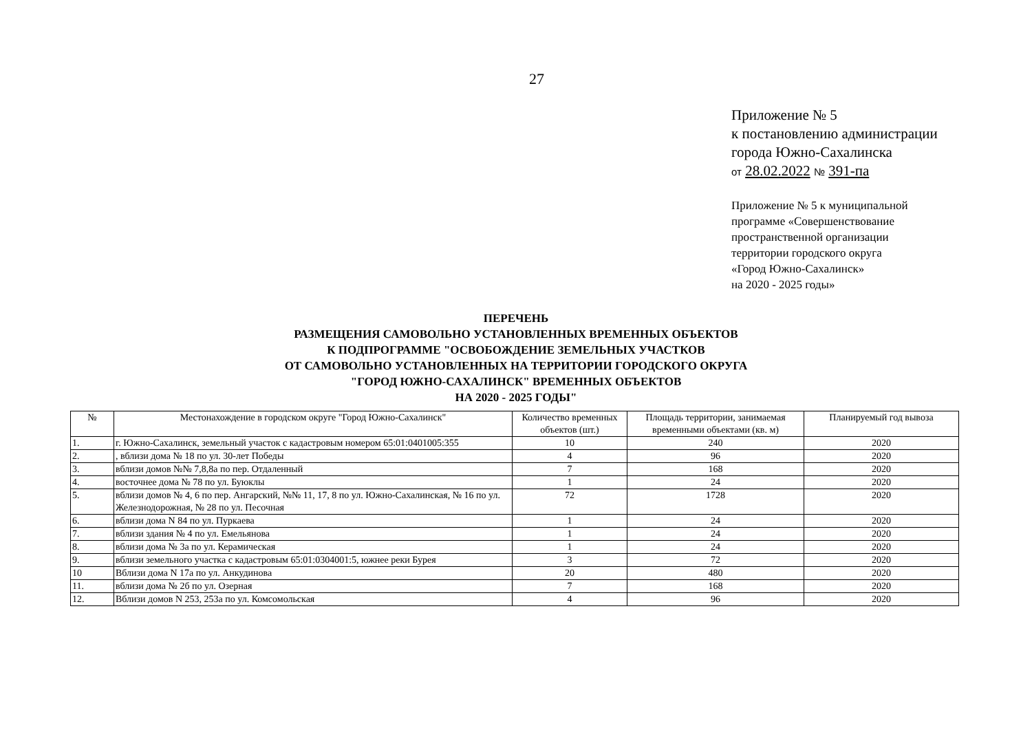27
Приложение № 5
к постановлению администрации
города Южно-Сахалинска
от 28.02.2022 № 391-па
Приложение № 5 к муниципальной
программе «Совершенствование
пространственной организации
территории городского округа
«Город Южно-Сахалинск»
на 2020 - 2025 годы»
ПЕРЕЧЕНЬ
РАЗМЕЩЕНИЯ САМОВОЛЬНО УСТАНОВЛЕННЫХ ВРЕМЕННЫХ ОБЪЕКТОВ
К ПОДПРОГРАММЕ "ОСВОБОЖДЕНИЕ ЗЕМЕЛЬНЫХ УЧАСТКОВ
ОТ САМОВОЛЬНО УСТАНОВЛЕННЫХ НА ТЕРРИТОРИИ ГОРОДСКОГО ОКРУГА
"ГОРОД ЮЖНО-САХАЛИНСК" ВРЕМЕННЫХ ОБЪЕКТОВ
НА 2020 - 2025 ГОДЫ"
| № | Местонахождение в городском округе "Город Южно-Сахалинск" | Количество временных объектов (шт.) | Площадь территории, занимаемая временными объектами (кв. м) | Планируемый год вывоза |
| --- | --- | --- | --- | --- |
| 1. | г. Южно-Сахалинск, земельный участок с кадастровым номером 65:01:0401005:355 | 10 | 240 | 2020 |
| 2. | , вблизи дома № 18 по ул. 30-лет Победы | 4 | 96 | 2020 |
| 3. | вблизи домов №№ 7,8,8а по пер. Отдаленный | 7 | 168 | 2020 |
| 4. | восточнее дома № 78 по ул. Буюклы | 1 | 24 | 2020 |
| 5. | вблизи домов № 4, 6 по пер. Ангарский, №№ 11, 17, 8 по ул. Южно-Сахалинская, № 16 по ул. Железнодорожная, № 28 по ул. Песочная | 72 | 1728 | 2020 |
| 6. | вблизи дома N 84 по ул. Пуркаева | 1 | 24 | 2020 |
| 7. | вблизи здания № 4 по ул. Емельянова | 1 | 24 | 2020 |
| 8. | вблизи дома № 3а по ул. Керамическая | 1 | 24 | 2020 |
| 9. | вблизи земельного участка с кадастровым 65:01:0304001:5, южнее реки Бурея | 3 | 72 | 2020 |
| 10 | Вблизи дома N 17а по ул. Анкудинова | 20 | 480 | 2020 |
| 11. | вблизи дома № 2б по ул. Озерная | 7 | 168 | 2020 |
| 12. | Вблизи домов N 253, 253а по ул. Комсомольская | 4 | 96 | 2020 |